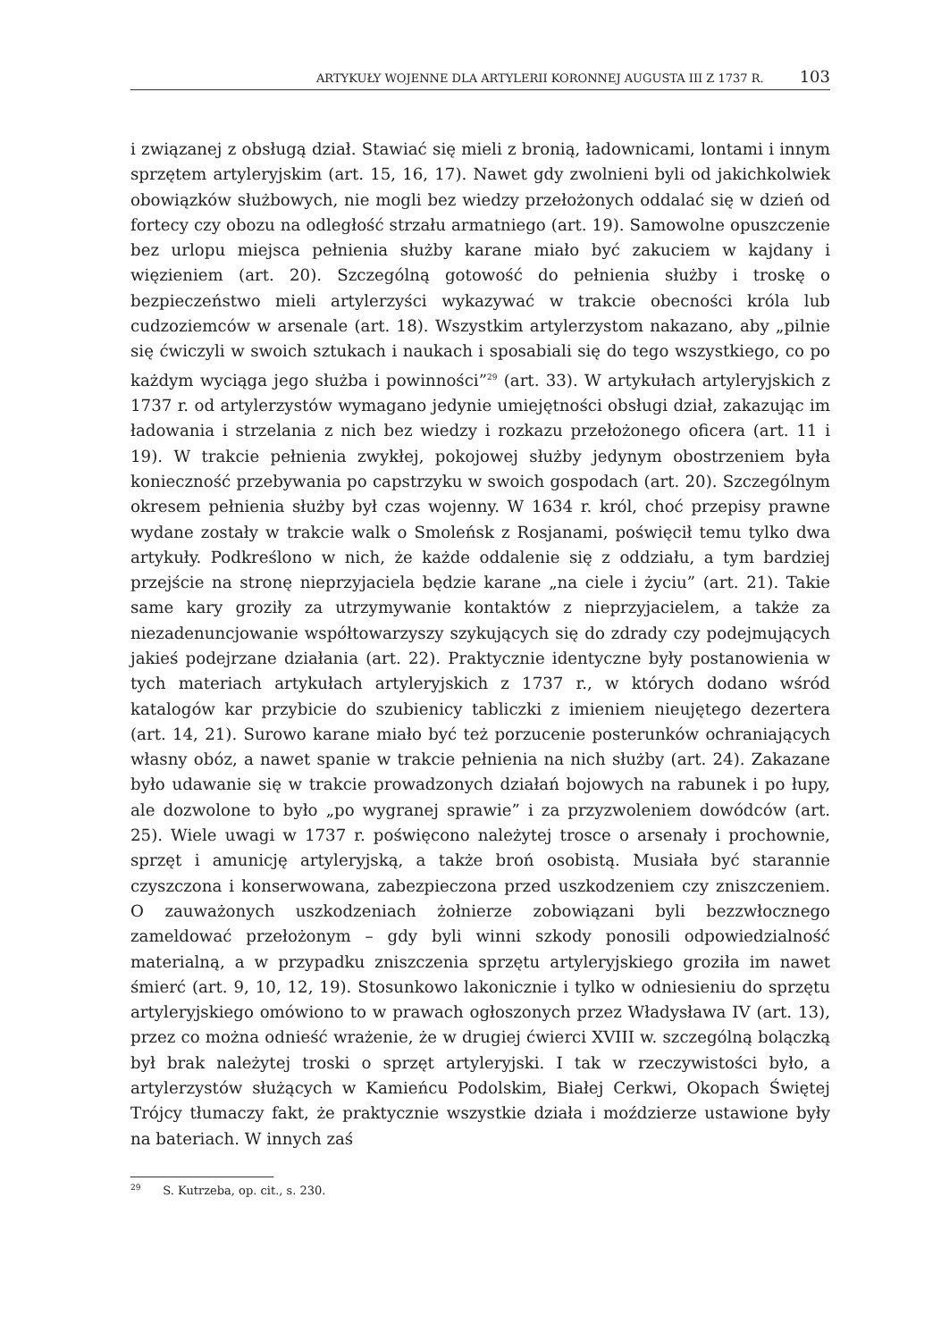ARTYKUŁY WOJENNE DLA ARTYLERII KORONNEJ AUGUSTA III Z 1737 R. 103
i związanej z obsługą dział. Stawiać się mieli z bronią, ładownicami, lontami i innym sprzętem artyleryjskim (art. 15, 16, 17). Nawet gdy zwolnieni byli od jakichkolwiek obowiązków służbowych, nie mogli bez wiedzy przełożonych oddalać się w dzień od fortecy czy obozu na odległość strzału armatniego (art. 19). Samowolne opuszczenie bez urlopu miejsca pełnienia służby karane miało być zakuciem w kajdany i więzieniem (art. 20). Szczególną gotowość do pełnienia służby i troskę o bezpieczeństwo mieli artylerzyści wykazywać w trakcie obecności króla lub cudzoziemców w arsenale (art. 18). Wszystkim artylerzystom nakazano, aby „pilnie się ćwiczyli w swoich sztukach i naukach i sposabiali się do tego wszystkiego, co po każdym wyciąga jego służba i powinności”<sup>29</sup> (art. 33). W artykułach artyleryjskich z 1737 r. od artylerzystów wymagano jedynie umiejętności obsługi dział, zakazując im ładowania i strzelania z nich bez wiedzy i rozkazu przełożonego oficera (art. 11 i 19). W trakcie pełnienia zwykłej, pokojowej służby jedynym obostrzeniem była konieczność przebywania po capstrzyku w swoich gospodach (art. 20). Szczególnym okresem pełnienia służby był czas wojenny. W 1634 r. król, choć przepisy prawne wydane zostały w trakcie walk o Smoleńsk z Rosjanami, poświęcił temu tylko dwa artykuły. Podkreślono w nich, że każde oddalenie się z oddziału, a tym bardziej przejście na stronę nieprzyjaciela będzie karane „na ciele i życiu” (art. 21). Takie same kary groziły za utrzymywanie kontaktów z nieprzyjacielem, a także za niezadenuncjowanie współtowarzyszy szykujących się do zdrady czy podejmujących jakieś podejrzane działania (art. 22). Praktycznie identyczne były postanowienia w tych materiach artykułach artyleryjskich z 1737 r., w których dodano wśród katalogów kar przybicie do szubienicy tabliczki z imieniem nieujętego dezertera (art. 14, 21). Surowo karane miało być też porzucenie posterunków ochraniających własny obóz, a nawet spanie w trakcie pełnienia na nich służby (art. 24). Zakazane było udawanie się w trakcie prowadzonych działań bojowych na rabunek i po łupy, ale dozwolone to było „po wygranej sprawie” i za przyzwoleniem dowódców (art. 25). Wiele uwagi w 1737 r. poświęcono należytej trosce o arsenały i prochownie, sprzęt i amunicję artyleryjską, a także broń osobistą. Musiała być starannie czyszczona i konserwowana, zabezpieczona przed uszkodzeniem czy zniszczeniem. O zauważonych uszkodzeniach żołnierze zobowiązani byli bezzwłocznego zameldować przełożonym – gdy byli winni szkody ponosili odpowiedzialność materialną, a w przypadku zniszczenia sprzętu artyleryjskiego groziła im nawet śmierć (art. 9, 10, 12, 19). Stosunkowo lakonicznie i tylko w odniesieniu do sprzętu artyleryjskiego omówiono to w prawach ogłoszonych przez Władysława IV (art. 13), przez co można odnieść wrażenie, że w drugiej ćwierci XVIII w. szczególną bolączką był brak należytej troski o sprzęt artyleryjski. I tak w rzeczywistości było, a artylerzystów służących w Kamieńcu Podolskim, Białej Cerkwi, Okopach Świętej Trójcy tłumaczy fakt, że praktycznie wszystkie działa i moździerze ustawione były na bateriach. W innych zaś
<sup>29</sup> S. Kutrzeba, op. cit., s. 230.